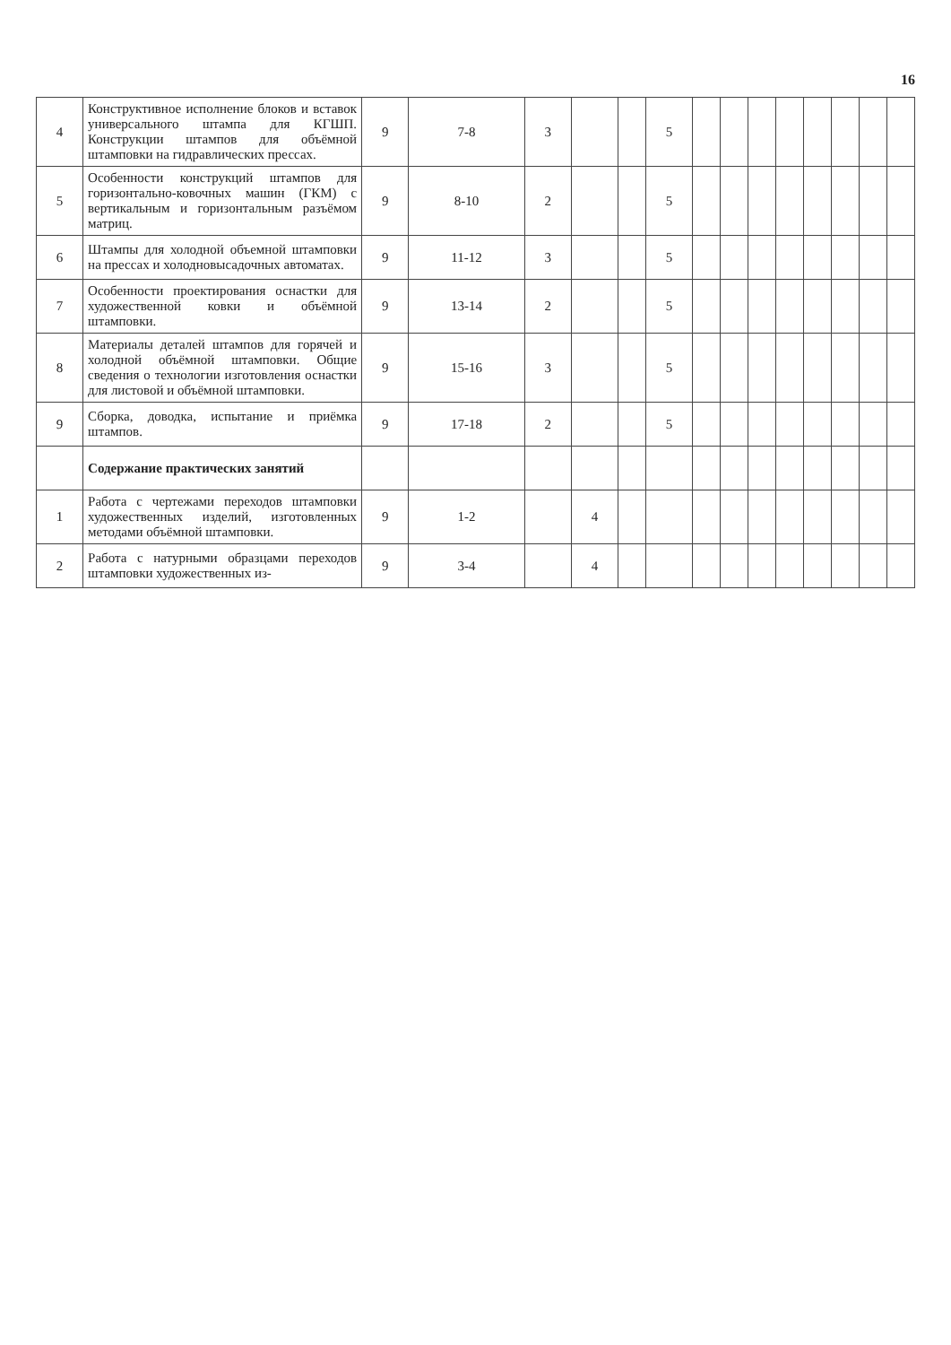16
| 4 | Конструктивное исполнение блоков и вставок универсального штампа для КГШП. Конструкции штампов для объёмной штамповки на гидравлических прессах. | 9 | 7-8 | 3 | | | 5 | | | | | | | | |
| 5 | Особенности конструкций штампов для горизонтально-ковочных машин (ГКМ) с вертикальным и горизонтальным разъёмом матриц. | 9 | 8-10 | 2 | | | 5 | | | | | | | | |
| 6 | Штампы для холодной объемной штамповки на прессах и холодновысадочных автоматах. | 9 | 11-12 | 3 | | | 5 | | | | | | | | |
| 7 | Особенности проектирования оснастки для художественной ковки и объёмной штамповки. | 9 | 13-14 | 2 | | | 5 | | | | | | | | |
| 8 | Материалы деталей штампов для горячей и холодной объёмной штамповки. Общие сведения о технологии изготовления оснастки для листовой и объёмной штамповки. | 9 | 15-16 | 3 | | | 5 | | | | | | | | |
| 9 | Сборка, доводка, испытание и приёмка штампов. | 9 | 17-18 | 2 | | | 5 | | | | | | | | |
| | Содержание практических занятий | | | | | | | | | | | | | | |
| 1 | Работа с чертежами переходов штамповки художественных изделий, изготовленных методами объёмной штамповки. | 9 | 1-2 | | 4 | | | | | | | | | | |
| 2 | Работа с натурными образцами переходов штамповки художественных из- | 9 | 3-4 | | 4 | | | | | | | | | | |